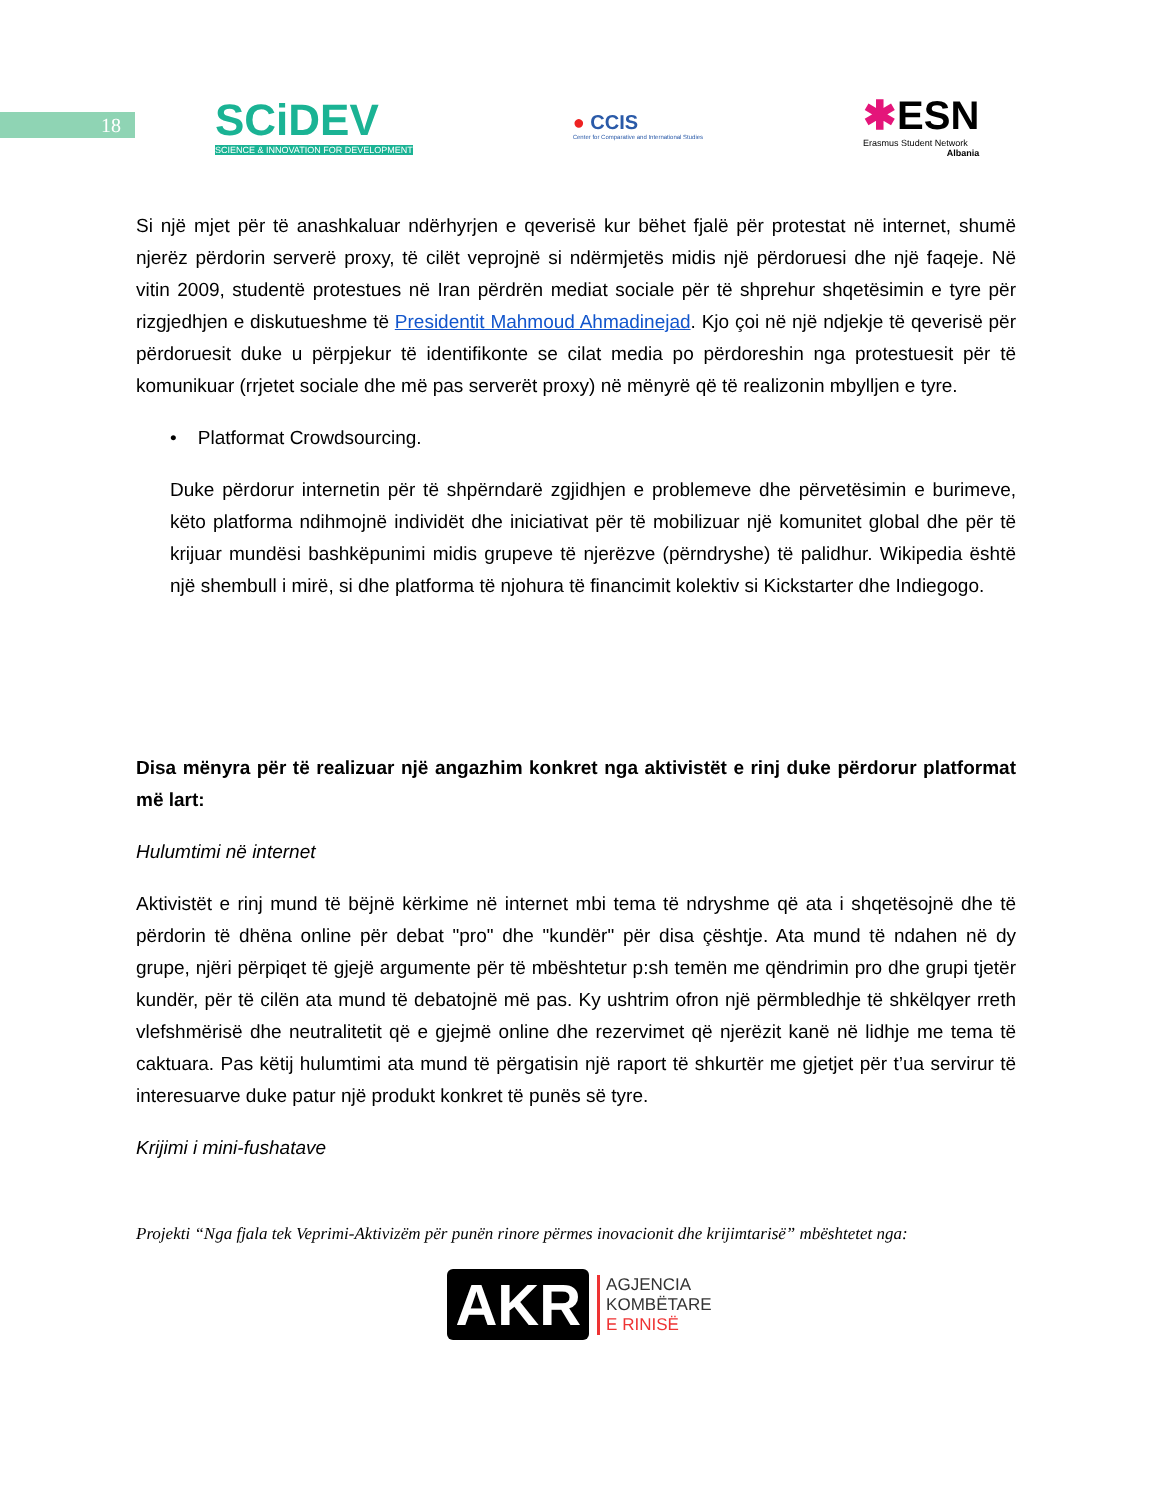18
SCiDEV
SCIENCE & INNOVATION FOR DEVELOPMENT
● CCIS
Center for Comparative and International Studies
✱ESN
Erasmus Student Network
Albania
Si një mjet për të anashkaluar ndërhyrjen e qeverisë kur bëhet fjalë për protestat në internet, shumë njerëz përdorin serverë proxy, të cilët veprojnë si ndërmjetës midis një përdoruesi dhe një faqeje. Në vitin 2009, studentë protestues në Iran përdrën mediat sociale për të shprehur shqetësimin e tyre për rizgjedhjen e diskutueshme të Presidentit Mahmoud Ahmadinejad. Kjo çoi në një ndjekje të qeverisë për përdoruesit duke u përpjekur të identifikonte se cilat media po përdoreshin nga protestuesit për të komunikuar (rrjetet sociale dhe më pas serverët proxy) në mënyrë që të realizonin mbylljen e tyre.
• Platformat Crowdsourcing.
Duke përdorur internetin për të shpërndarë zgjidhjen e problemeve dhe përvetësimin e burimeve, këto platforma ndihmojnë individët dhe iniciativat për të mobilizuar një komunitet global dhe për të krijuar mundësi bashkëpunimi midis grupeve të njerëzve (përndryshe) të palidhur. Wikipedia është një shembull i mirë, si dhe platforma të njohura të financimit kolektiv si Kickstarter dhe Indiegogo.
Disa mënyra për të realizuar një angazhim konkret nga aktivistët e rinj duke përdorur platformat më lart:
Hulumtimi në internet
Aktivistët e rinj mund të bëjnë kërkime në internet mbi tema të ndryshme që ata i shqetësojnë dhe të përdorin të dhëna online për debat "pro" dhe "kundër" për disa çështje. Ata mund të ndahen në dy grupe, njëri përpiqet të gjejë argumente për të mbështetur p:sh temën me qëndrimin pro dhe grupi tjetër kundër, për të cilën ata mund të debatojnë më pas. Ky ushtrim ofron një përmbledhje të shkëlqyer rreth vlefshmërisë dhe neutralitetit që e gjejmë online dhe rezervimet që njerëzit kanë në lidhje me tema të caktuara. Pas këtij hulumtimi ata mund të përgatisin një raport të shkurtër me gjetjet për t’ua servirur të interesuarve duke patur një produkt konkret të punës së tyre.
Krijimi i mini-fushatave
Projekti “Nga fjala tek Veprimi-Aktivizëm për punën rinore përmes inovacionit dhe krijimtarisë” mbështetet nga:
AKR AGJENCIA
KOMBËTARE
E RINISË